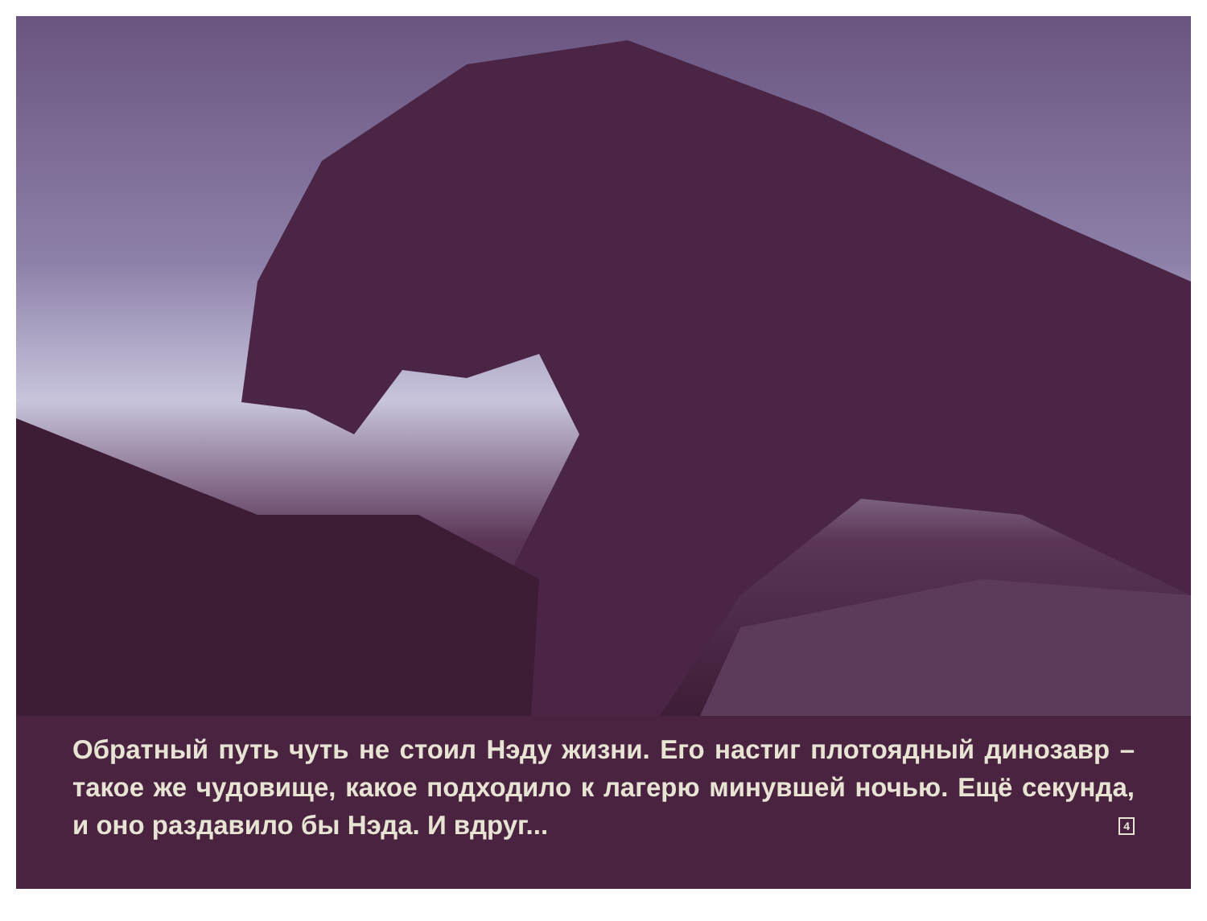Обратный путь чуть не стоил Нэду жизни. Его настиг плотояд­ный динозавр – такое же чудовище, какое подходило к лагерю минувшей ночью. Ещё секунда, и оно раздавило бы Нэда. И вдруг... 4